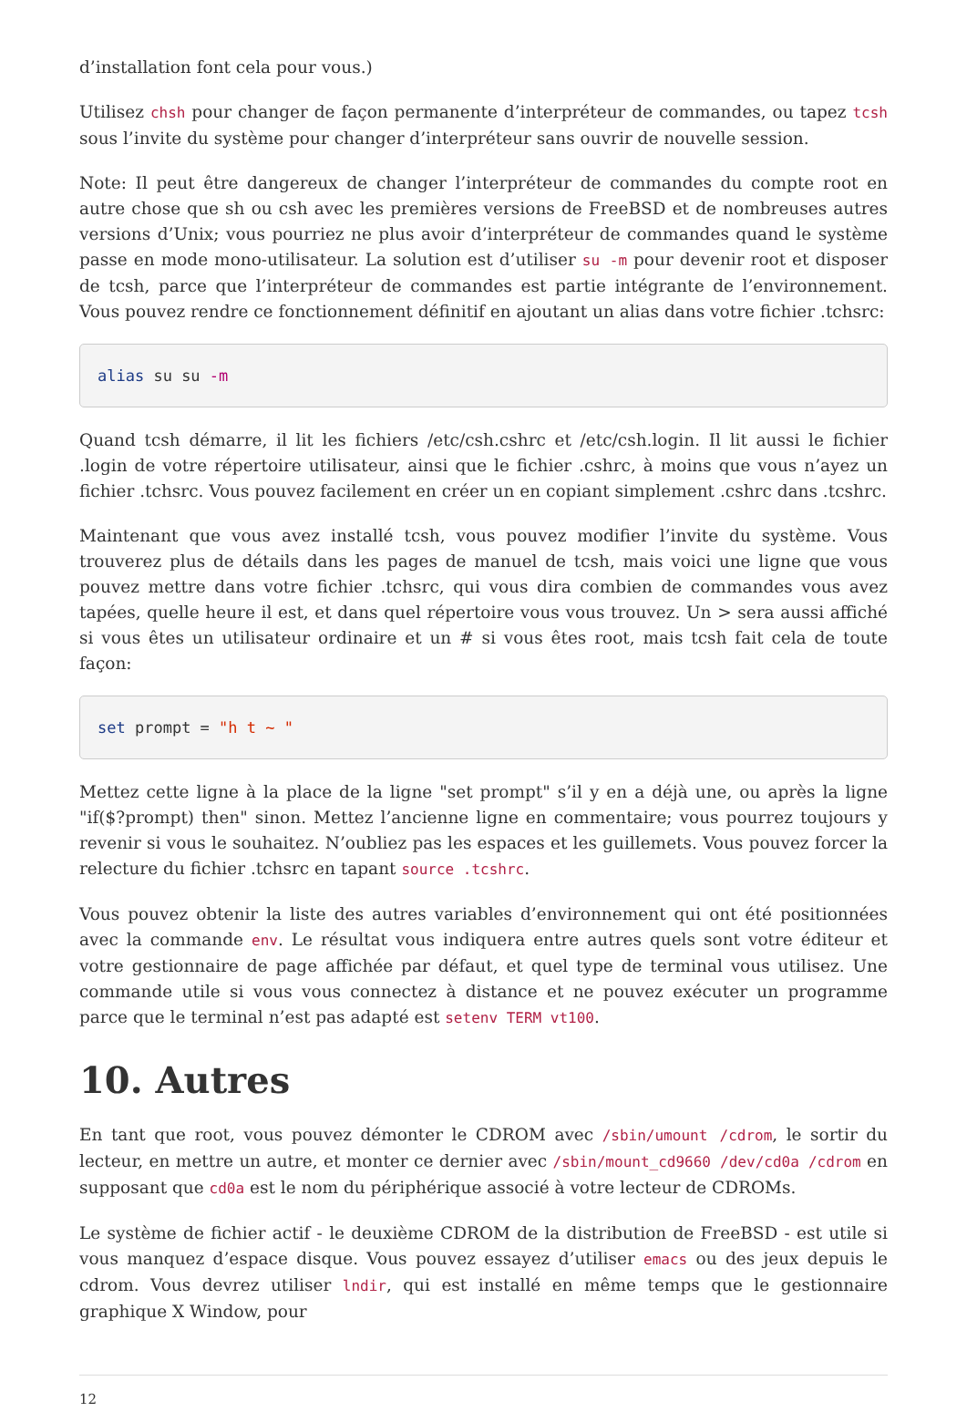d’installation font cela pour vous.)
Utilisez chsh pour changer de façon permanente d’interpréteur de commandes, ou tapez tcsh sous l’invite du système pour changer d’interpréteur sans ouvrir de nouvelle session.
Note: Il peut être dangereux de changer l’interpréteur de commandes du compte root en autre chose que sh ou csh avec les premières versions de FreeBSD et de nombreuses autres versions d’Unix; vous pourriez ne plus avoir d’interpréteur de commandes quand le système passe en mode mono-utilisateur. La solution est d’utiliser su -m pour devenir root et disposer de tcsh, parce que l’interpréteur de commandes est partie intégrante de l’environnement. Vous pouvez rendre ce fonctionnement définitif en ajoutant un alias dans votre fichier .tchsrc:
alias su su -m
Quand tcsh démarre, il lit les fichiers /etc/csh.cshrc et /etc/csh.login. Il lit aussi le fichier .login de votre répertoire utilisateur, ainsi que le fichier .cshrc, à moins que vous n’ayez un fichier .tchsrc. Vous pouvez facilement en créer un en copiant simplement .cshrc dans .tcshrc.
Maintenant que vous avez installé tcsh, vous pouvez modifier l’invite du système. Vous trouverez plus de détails dans les pages de manuel de tcsh, mais voici une ligne que vous pouvez mettre dans votre fichier .tchsrc, qui vous dira combien de commandes vous avez tapées, quelle heure il est, et dans quel répertoire vous vous trouvez. Un > sera aussi affiché si vous êtes un utilisateur ordinaire et un # si vous êtes root, mais tcsh fait cela de toute façon:
set prompt = "h t ~ "
Mettez cette ligne à la place de la ligne "set prompt" s’il y en a déjà une, ou après la ligne "if($?prompt) then" sinon. Mettez l’ancienne ligne en commentaire; vous pourrez toujours y revenir si vous le souhaitez. N’oubliez pas les espaces et les guillemets. Vous pouvez forcer la relecture du fichier .tchsrc en tapant source .tcshrc.
Vous pouvez obtenir la liste des autres variables d’environnement qui ont été positionnées avec la commande env. Le résultat vous indiquera entre autres quels sont votre éditeur et votre gestionnaire de page affichée par défaut, et quel type de terminal vous utilisez. Une commande utile si vous vous connectez à distance et ne pouvez exécuter un programme parce que le terminal n’est pas adapté est setenv TERM vt100.
10. Autres
En tant que root, vous pouvez démonter le CDROM avec /sbin/umount /cdrom, le sortir du lecteur, en mettre un autre, et monter ce dernier avec /sbin/mount_cd9660 /dev/cd0a /cdrom en supposant que cd0a est le nom du périphérique associé à votre lecteur de CDROMs.
Le système de fichier actif - le deuxième CDROM de la distribution de FreeBSD - est utile si vous manquez d’espace disque. Vous pouvez essayez d’utiliser emacs ou des jeux depuis le cdrom. Vous devrez utiliser lndir, qui est installé en même temps que le gestionnaire graphique X Window, pour
12